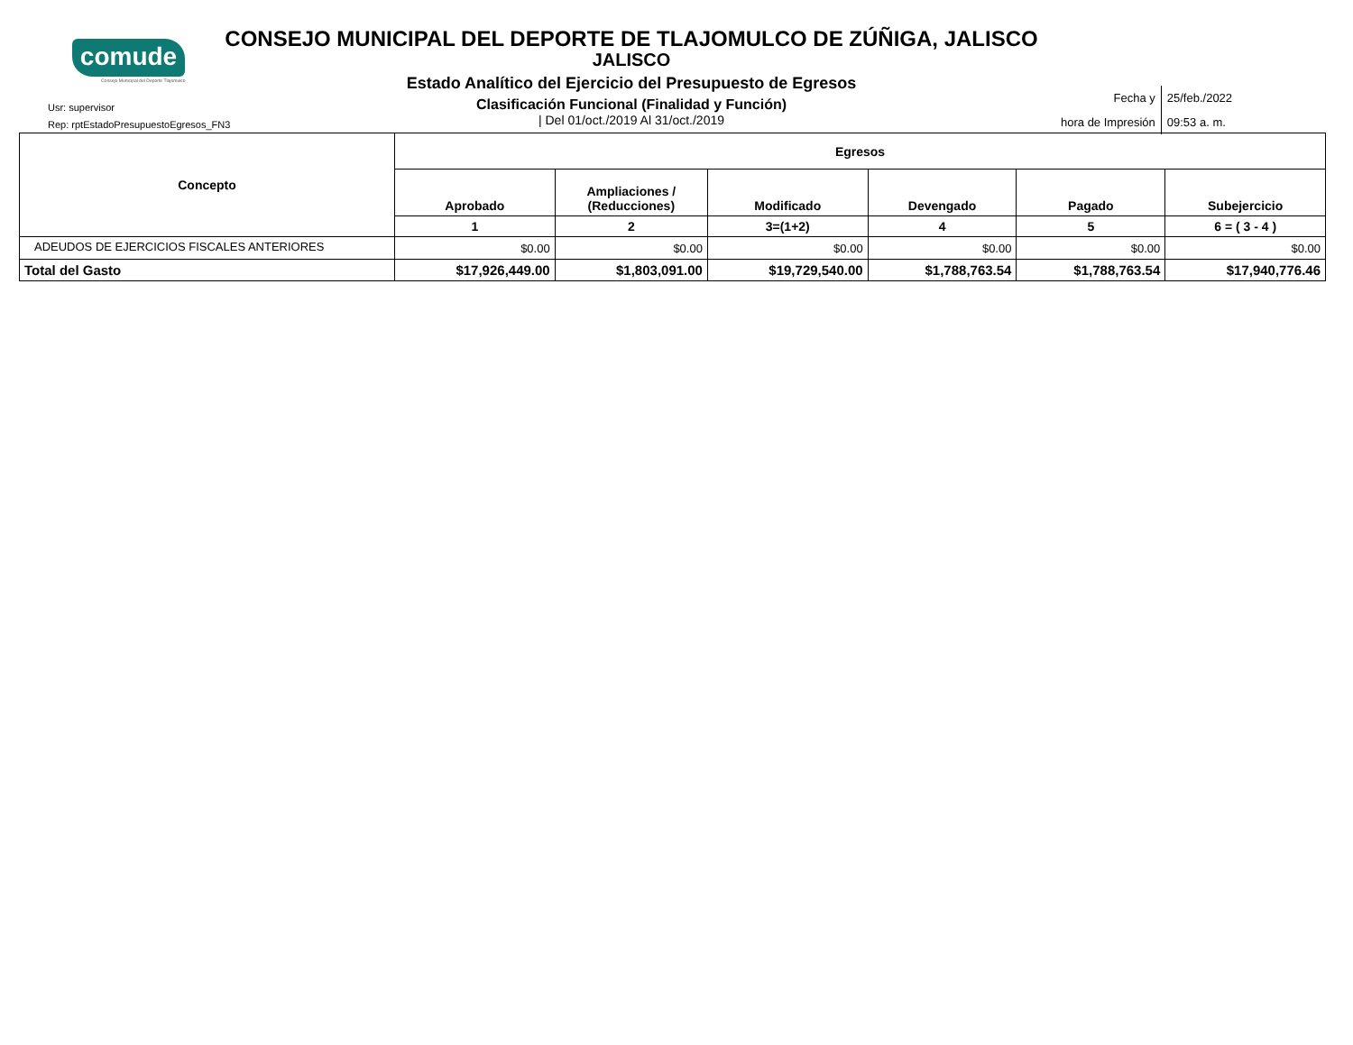comude
Consejo Municipal del Deporte Tlajomulco
CONSEJO MUNICIPAL DEL DEPORTE DE TLAJOMULCO DE ZÚÑIGA, JALISCO
JALISCO
Estado Analítico del Ejercicio del Presupuesto de Egresos
Clasificación Funcional (Finalidad y Función)
| Del 01/oct./2019 Al 31/oct./2019
Usr: supervisor
Rep: rptEstadoPresupuestoEgresos_FN3
| Fecha y | 25/feb./2022 |
| hora de Impresión | 09:53 a. m. |
| Concepto | Egresos | | | | | |
| --- | --- | --- | --- | --- | --- | --- |
| | Aprobado | Ampliaciones / (Reducciones) | Modificado | Devengado | Pagado | Subejercicio |
| | 1 | 2 | 3=(1+2) | 4 | 5 | 6 = ( 3 - 4 ) |
| ADEUDOS DE EJERCICIOS FISCALES ANTERIORES | $0.00 | $0.00 | $0.00 | $0.00 | $0.00 | $0.00 |
| Total del Gasto | $17,926,449.00 | $1,803,091.00 | $19,729,540.00 | $1,788,763.54 | $1,788,763.54 | $17,940,776.46 |